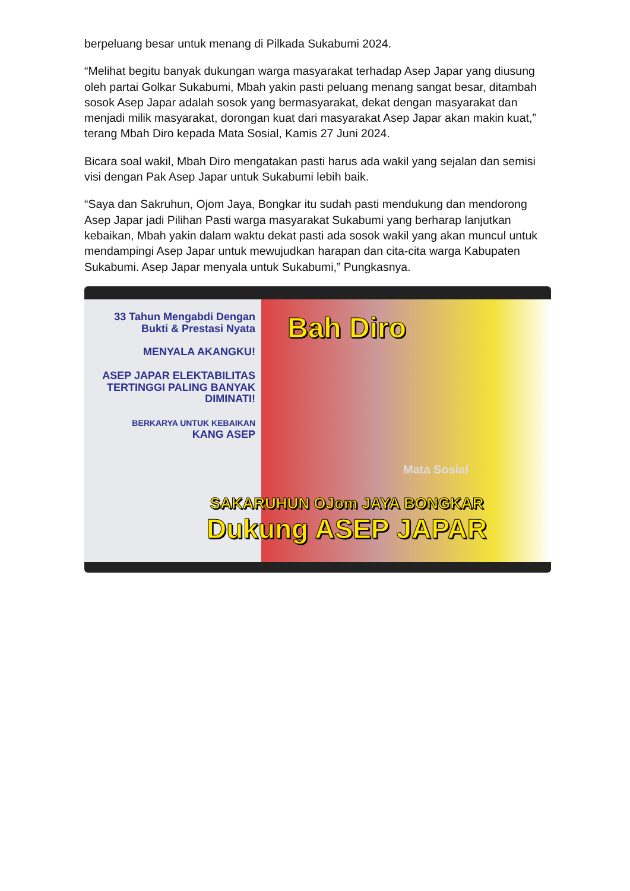berpeluang besar untuk menang di Pilkada Sukabumi 2024.
“Melihat begitu banyak dukungan warga masyarakat terhadap Asep Japar yang diusung oleh partai Golkar Sukabumi, Mbah yakin pasti peluang menang sangat besar, ditambah sosok Asep Japar adalah sosok yang bermasyarakat, dekat dengan masyarakat dan menjadi milik masyarakat, dorongan kuat dari masyarakat Asep Japar akan makin kuat,” terang Mbah Diro kepada Mata Sosial, Kamis 27 Juni 2024.
Bicara soal wakil, Mbah Diro mengatakan pasti harus ada wakil yang sejalan dan semisi visi dengan Pak Asep Japar untuk Sukabumi lebih baik.
“Saya dan Sakruhun, Ojom Jaya, Bongkar itu sudah pasti mendukung dan mendorong Asep Japar jadi Pilihan Pasti warga masyarakat Sukabumi yang berharap lanjutkan kebaikan, Mbah yakin dalam waktu dekat pasti ada sosok wakil yang akan muncul untuk mendampingi Asep Japar untuk mewujudkan harapan dan cita-cita warga Kabupaten Sukabumi. Asep Japar menyala untuk Sukabumi,” Pungkasnya.
33 Tahun Mengabdi Dengan Bukti & Prestasi Nyata
MENYALA AKANGKU!
ASEP JAPAR ELEKTABILITAS TERTINGGI PALING BANYAK DIMINATI!
BERKARYA UNTUK KEBAIKAN
KANG ASEP
Bah Diro
Mata Sosial
SAKARUHUN OJom JAYA BONGKAR
Dukung ASEP JAPAR